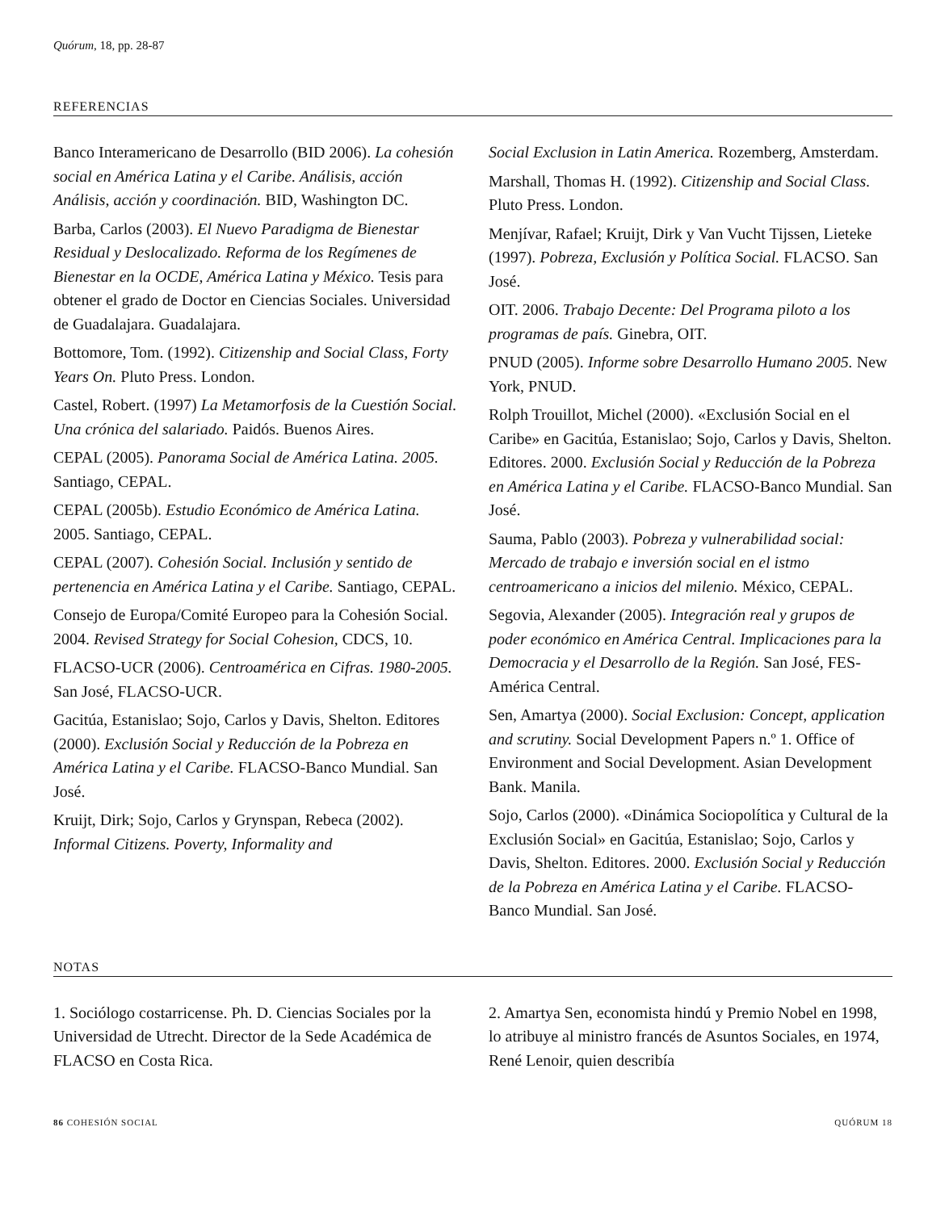Quórum, 18, pp. 28-87
REFERENCIAS
Banco Interamericano de Desarrollo (BID 2006). La cohesión social en América Latina y el Caribe. Análisis, acción Análisis, acción y coordinación. BID, Washington DC.
Barba, Carlos (2003). El Nuevo Paradigma de Bienestar Residual y Deslocalizado. Reforma de los Regímenes de Bienestar en la OCDE, América Latina y México. Tesis para obtener el grado de Doctor en Ciencias Sociales. Universidad de Guadalajara. Guadalajara.
Bottomore, Tom. (1992). Citizenship and Social Class, Forty Years On. Pluto Press. London.
Castel, Robert. (1997) La Metamorfosis de la Cuestión Social. Una crónica del salariado. Paidós. Buenos Aires.
CEPAL (2005). Panorama Social de América Latina. 2005. Santiago, CEPAL.
CEPAL (2005b). Estudio Económico de América Latina. 2005. Santiago, CEPAL.
CEPAL (2007). Cohesión Social. Inclusión y sentido de pertenencia en América Latina y el Caribe. Santiago, CEPAL.
Consejo de Europa/Comité Europeo para la Cohesión Social. 2004. Revised Strategy for Social Cohesion, CDCS, 10.
FLACSO-UCR (2006). Centroamérica en Cifras. 1980-2005. San José, FLACSO-UCR.
Gacitúa, Estanislao; Sojo, Carlos y Davis, Shelton. Editores (2000). Exclusión Social y Reducción de la Pobreza en América Latina y el Caribe. FLACSO-Banco Mundial. San José.
Kruijt, Dirk; Sojo, Carlos y Grynspan, Rebeca (2002). Informal Citizens. Poverty, Informality and
Social Exclusion in Latin America. Rozemberg, Amsterdam.
Marshall, Thomas H. (1992). Citizenship and Social Class. Pluto Press. London.
Menjívar, Rafael; Kruijt, Dirk y Van Vucht Tijssen, Lieteke (1997). Pobreza, Exclusión y Política Social. FLACSO. San José.
OIT. 2006. Trabajo Decente: Del Programa piloto a los programas de país. Ginebra, OIT.
PNUD (2005). Informe sobre Desarrollo Humano 2005. New York, PNUD.
Rolph Trouillot, Michel (2000). «Exclusión Social en el Caribe» en Gacitúa, Estanislao; Sojo, Carlos y Davis, Shelton. Editores. 2000. Exclusión Social y Reducción de la Pobreza en América Latina y el Caribe. FLACSO-Banco Mundial. San José.
Sauma, Pablo (2003). Pobreza y vulnerabilidad social: Mercado de trabajo e inversión social en el istmo centroamericano a inicios del milenio. México, CEPAL.
Segovia, Alexander (2005). Integración real y grupos de poder económico en América Central. Implicaciones para la Democracia y el Desarrollo de la Región. San José, FES-América Central.
Sen, Amartya (2000). Social Exclusion: Concept, application and scrutiny. Social Development Papers n.º 1. Office of Environment and Social Development. Asian Development Bank. Manila.
Sojo, Carlos (2000). «Dinámica Sociopolítica y Cultural de la Exclusión Social» en Gacitúa, Estanislao; Sojo, Carlos y Davis, Shelton. Editores. 2000. Exclusión Social y Reducción de la Pobreza en América Latina y el Caribe. FLACSO-Banco Mundial. San José.
NOTAS
1. Sociólogo costarricense. Ph. D. Ciencias Sociales por la Universidad de Utrecht. Director de la Sede Académica de FLACSO en Costa Rica.
2. Amartya Sen, economista hindú y Premio Nobel en 1998, lo atribuye al ministro francés de Asuntos Sociales, en 1974, René Lenoir, quien describía
86 COHESIÓN SOCIAL QUÓRUM 18